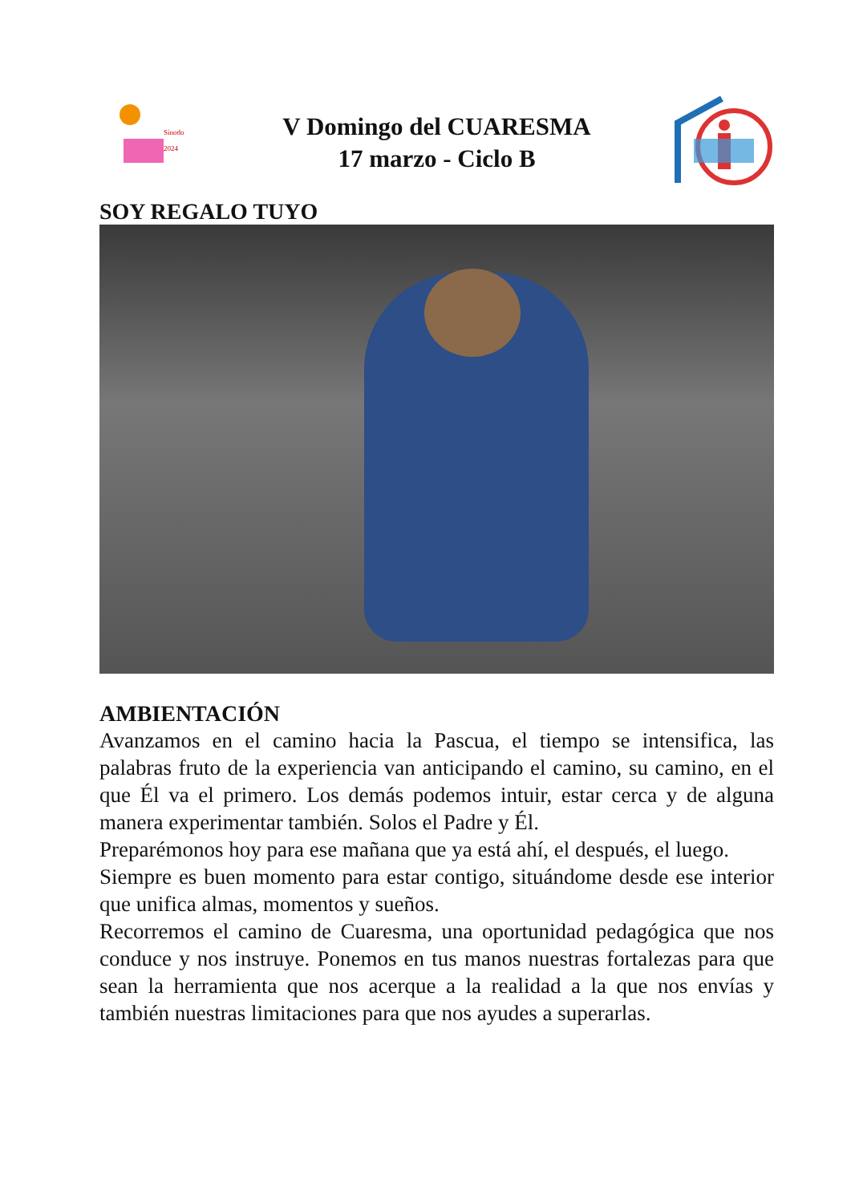Sínodo
2024
V Domingo del CUARESMA
17 marzo - Ciclo B
SOY REGALO TUYO
AMBIENTACIÓN
Avanzamos en el camino hacia la Pascua, el tiempo se intensifica, las palabras fruto de la experiencia van anticipando el camino, su camino, en el que Él va el primero. Los demás podemos intuir, estar cerca y de alguna manera experimentar también. Solos el Padre y Él.
Preparémonos hoy para ese mañana que ya está ahí, el después, el luego.
Siempre es buen momento para estar contigo, situándome desde ese interior que unifica almas, momentos y sueños.
Recorremos el camino de Cuaresma, una oportunidad pedagógica que nos conduce y nos instruye. Ponemos en tus manos nuestras fortalezas para que sean la herramienta que nos acerque a la realidad a la que nos envías y también nuestras limitaciones para que nos ayudes a superarlas.